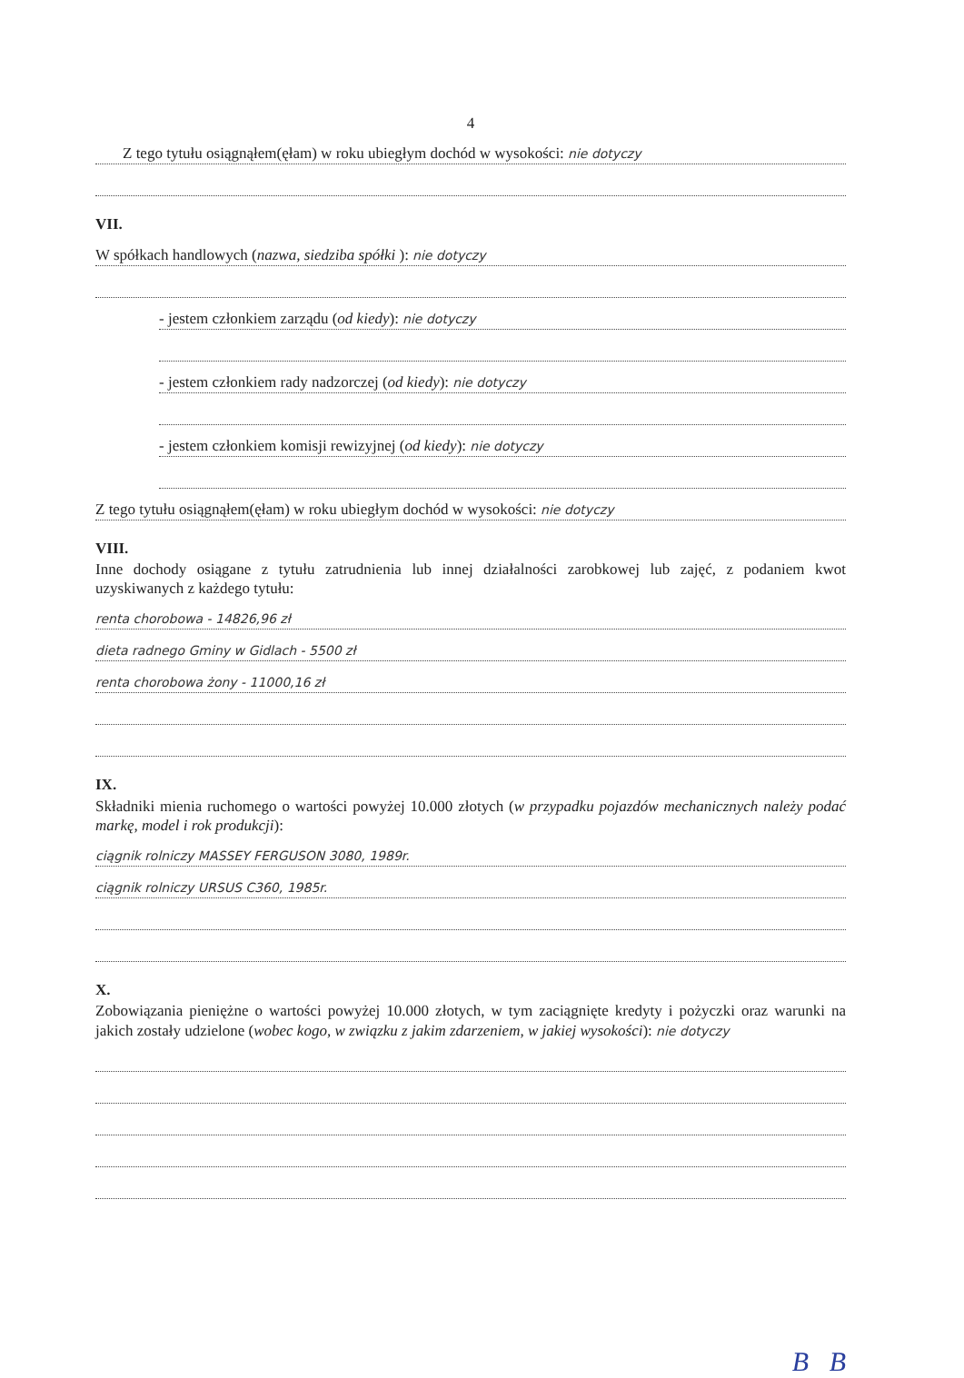4
Z tego tytułu osiągnąłem(ęłam) w roku ubiegłym dochód w wysokości: nie dotyczy
VII.
W spółkach handlowych (nazwa, siedziba spółki ): nie dotyczy
- jestem członkiem zarządu (od kiedy): nie dotyczy
- jestem członkiem rady nadzorczej (od kiedy): nie dotyczy
- jestem członkiem komisji rewizyjnej (od kiedy): nie dotyczy
Z tego tytułu osiągnąłem(ęłam) w roku ubiegłym dochód w wysokości: nie dotyczy
VIII.
Inne dochody osiągane z tytułu zatrudnienia lub innej działalności zarobkowej lub zajęć, z podaniem kwot uzyskiwanych z każdego tytułu:
renta chorobowa - 14826,96 zł
dieta radnego Gminy w Gidlach - 5500 zł
renta chorobowa żony - 11000,16 zł
IX.
Składniki mienia ruchomego o wartości powyżej 10.000 złotych (w przypadku pojazdów mechanicznych należy podać markę, model i rok produkcji):
ciągnik rolniczy MASSEY FERGUSON 3080, 1989r.
ciągnik rolniczy URSUS C360, 1985r.
X.
Zobowiązania pieniężne o wartości powyżej 10.000 złotych, w tym zaciągnięte kredyty i pożyczki oraz warunki na jakich zostały udzielone (wobec kogo, w związku z jakim zdarzeniem, w jakiej wysokości): nie dotyczy
B B